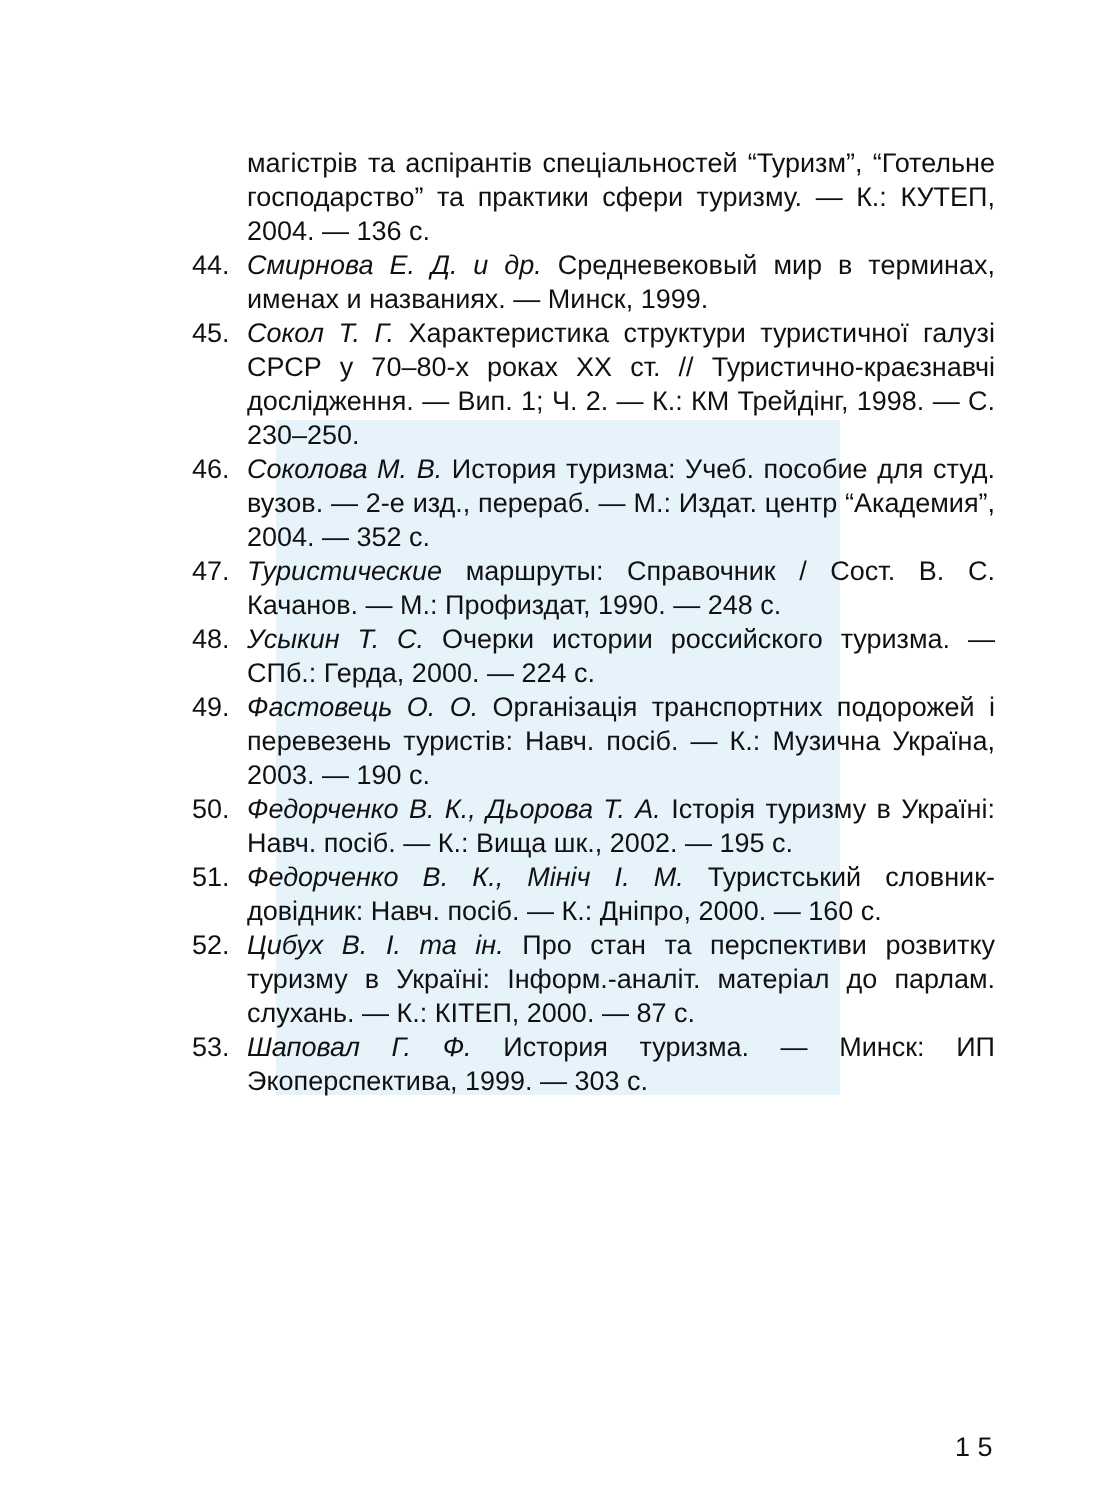магістрів та аспірантів спеціальностей “Туризм”, “Готельне господарство” та практики сфери туризму. — К.: КУТЕП, 2004. — 136 с.
44. Смирнова Е. Д. и др. Средневековый мир в терминах, именах и названиях. — Минск, 1999.
45. Сокол Т. Г. Характеристика структури туристичної галузі СРСР у 70–80-х роках XX ст. // Туристично-краєзнавчі дослідження. — Вип. 1; Ч. 2. — К.: КМ Трейдінг, 1998. — С. 230–250.
46. Соколова М. В. История туризма: Учеб. пособие для студ. вузов. — 2-е изд., перераб. — М.: Издат. центр “Академия”, 2004. — 352 с.
47. Туристические маршруты: Справочник / Сост. В. С. Качанов. — М.: Профиздат, 1990. — 248 с.
48. Усыкин Т. С. Очерки истории российского туризма. — СПб.: Герда, 2000. — 224 с.
49. Фастовець О. О. Організація транспортних подорожей і перевезень туристів: Навч. посіб. — К.: Музична Україна, 2003. — 190 с.
50. Федорченко В. К., Дьорова Т. А. Історія туризму в Україні: Навч. посіб. — К.: Вища шк., 2002. — 195 с.
51. Федорченко В. К., Мініч І. М. Туристський словник-довідник: Навч. посіб. — К.: Дніпро, 2000. — 160 с.
52. Цибух В. І. та ін. Про стан та перспективи розвитку туризму в Україні: Інформ.-аналіт. матеріал до парлам. слухань. — К.: КІТЕП, 2000. — 87 с.
53. Шаповал Г. Ф. История туризма. — Минск: ИП Экоперспектива, 1999. — 303 с.
1 5